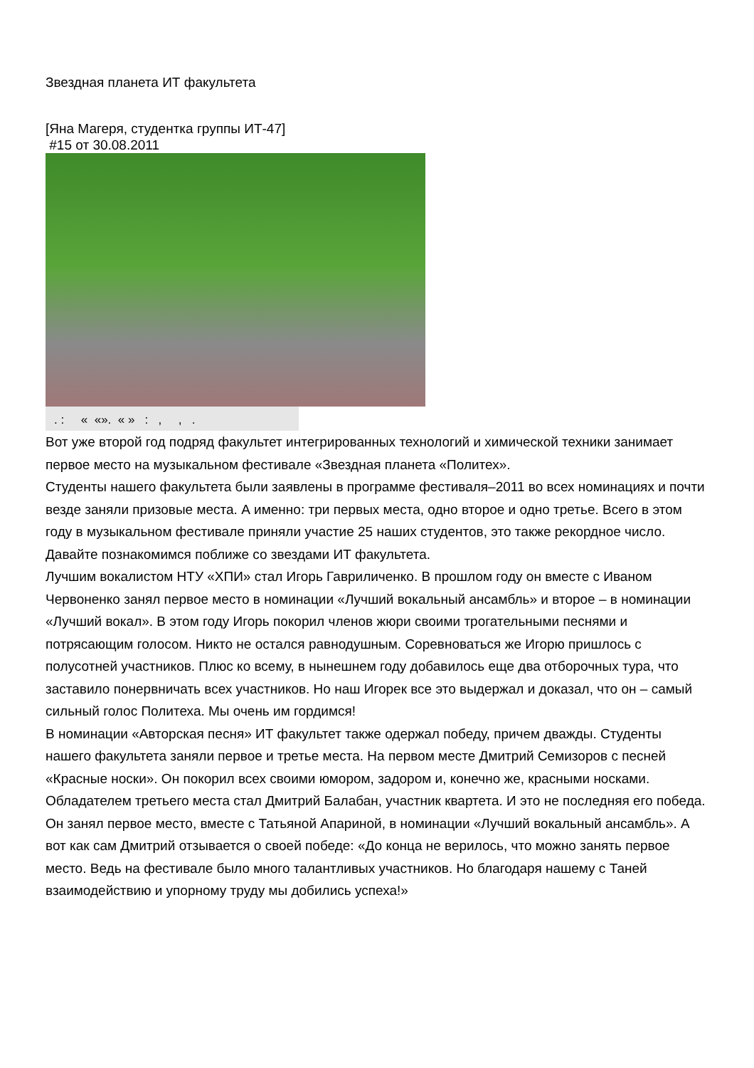Звездная планета ИТ факультета
[Яна Магеря, студентка группы ИТ-47]
#15 от 30.08.2011
. : « «». « » : , , .
Вот уже второй год подряд факультет интегрированных технологий и химической техники занимает первое место на музыкальном фестивале «Звездная планета «Политех».
Студенты нашего факультета были заявлены в программе фестиваля–2011 во всех номинациях и почти везде заняли призовые места. А именно: три первых места, одно второе и одно третье. Всего в этом году в музыкальном фестивале приняли участие 25 наших студентов, это также рекордное число.
Давайте познакомимся поближе со звездами ИТ факультета.
Лучшим вокалистом НТУ «ХПИ» стал Игорь Гавриличенко. В прошлом году он вместе с Иваном Червоненко занял первое место в номинации «Лучший вокальный ансамбль» и второе – в номинации «Лучший вокал». В этом году Игорь покорил членов жюри своими трогательными песнями и потрясающим голосом. Никто не остался равнодушным. Соревноваться же Игорю пришлось с полусотней участников. Плюс ко всему, в нынешнем году добавилось еще два отборочных тура, что заставило понервничать всех участников. Но наш Игорек все это выдержал и доказал, что он – самый сильный голос Политеха. Мы очень им гордимся!
В номинации «Авторская песня» ИТ факультет также одержал победу, причем дважды. Студенты нашего факультета заняли первое и третье места. На первом месте Дмитрий Семизоров с песней «Красные носки». Он покорил всех своими юмором, задором и, конечно же, красными носками. Обладателем третьего места стал Дмитрий Балабан, участник квартета. И это не последняя его победа. Он занял первое место, вместе с Татьяной Апариной, в номинации «Лучший вокальный ансамбль». А вот как сам Дмитрий отзывается о своей победе: «До конца не верилось, что можно занять первое место. Ведь на фестивале было много талантливых участников. Но благодаря нашему с Таней взаимодействию и упорному труду мы добились успеха!»